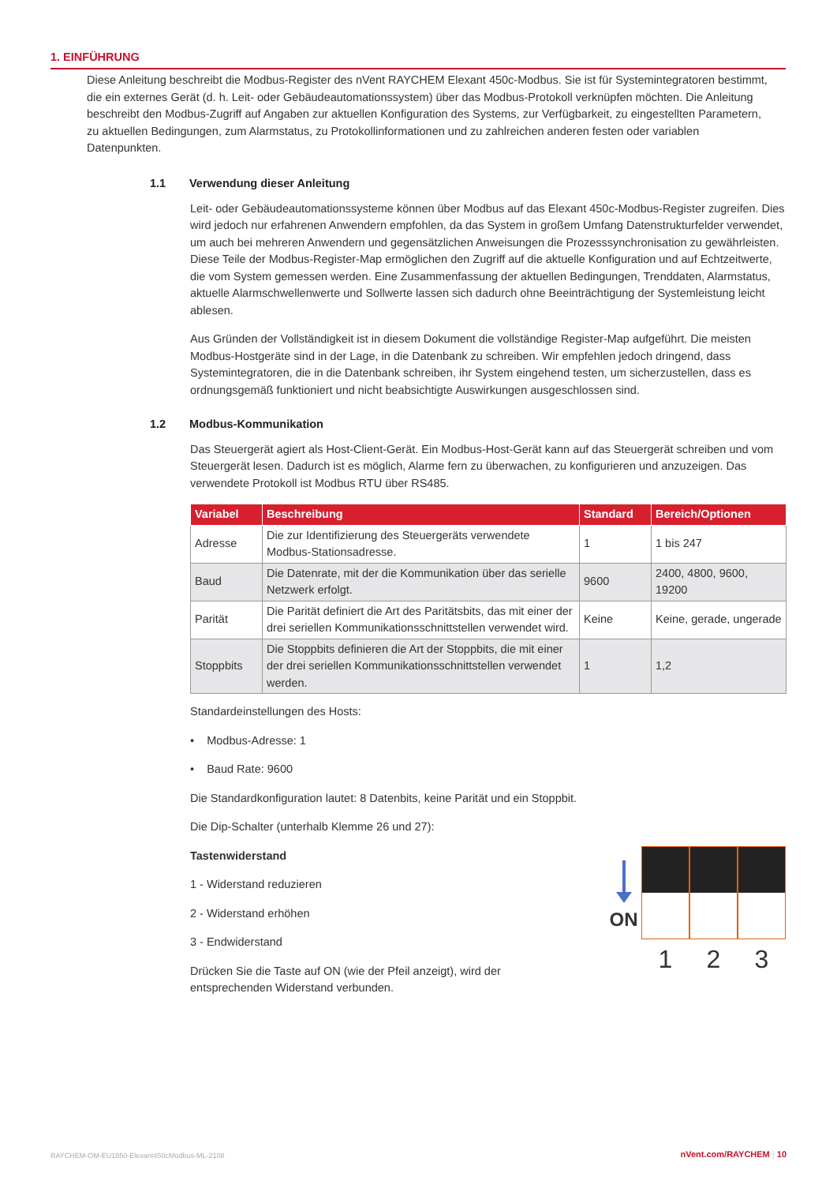1. EINFÜHRUNG
Diese Anleitung beschreibt die Modbus-Register des nVent RAYCHEM Elexant 450c-Modbus. Sie ist für Systemintegratoren bestimmt, die ein externes Gerät (d. h. Leit- oder Gebäudeautomationssystem) über das Modbus-Protokoll verknüpfen möchten. Die Anleitung beschreibt den Modbus-Zugriff auf Angaben zur aktuellen Konfiguration des Systems, zur Verfügbarkeit, zu eingestellten Parametern, zu aktuellen Bedingungen, zum Alarmstatus, zu Protokollinformationen und zu zahlreichen anderen festen oder variablen Datenpunkten.
1.1 Verwendung dieser Anleitung
Leit- oder Gebäudeautomationssysteme können über Modbus auf das Elexant 450c-Modbus-Register zugreifen. Dies wird jedoch nur erfahrenen Anwendern empfohlen, da das System in großem Umfang Datenstrukturfelder verwendet, um auch bei mehreren Anwendern und gegensätzlichen Anweisungen die Prozesssynchronisation zu gewährleisten. Diese Teile der Modbus-Register-Map ermöglichen den Zugriff auf die aktuelle Konfiguration und auf Echtzeitwerte, die vom System gemessen werden. Eine Zusammenfassung der aktuellen Bedingungen, Trenddaten, Alarmstatus, aktuelle Alarmschwellenwerte und Sollwerte lassen sich dadurch ohne Beeinträchtigung der Systemleistung leicht ablesen.
Aus Gründen der Vollständigkeit ist in diesem Dokument die vollständige Register-Map aufgeführt. Die meisten Modbus-Hostgeräte sind in der Lage, in die Datenbank zu schreiben. Wir empfehlen jedoch dringend, dass Systemintegratoren, die in die Datenbank schreiben, ihr System eingehend testen, um sicherzustellen, dass es ordnungsgemäß funktioniert und nicht beabsichtigte Auswirkungen ausgeschlossen sind.
1.2 Modbus-Kommunikation
Das Steuergerät agiert als Host-Client-Gerät. Ein Modbus-Host-Gerät kann auf das Steuergerät schreiben und vom Steuergerät lesen. Dadurch ist es möglich, Alarme fern zu überwachen, zu konfigurieren und anzuzeigen. Das verwendete Protokoll ist Modbus RTU über RS485.
| Variabel | Beschreibung | Standard | Bereich/Optionen |
| --- | --- | --- | --- |
| Adresse | Die zur Identifizierung des Steuergeräts verwendete Modbus-Stationsadresse. | 1 | 1 bis 247 |
| Baud | Die Datenrate, mit der die Kommunikation über das serielle Netzwerk erfolgt. | 9600 | 2400, 4800, 9600, 19200 |
| Parität | Die Parität definiert die Art des Paritätsbits, das mit einer der drei seriellen Kommunikationsschnittstellen verwendet wird. | Keine | Keine, gerade, ungerade |
| Stoppbits | Die Stoppbits definieren die Art der Stoppbits, die mit einer der drei seriellen Kommunikationsschnittstellen verwendet werden. | 1 | 1,2 |
Standardeinstellungen des Hosts:
• Modbus-Adresse: 1
• Baud Rate: 9600
Die Standardkonfiguration lautet: 8 Datenbits, keine Parität und ein Stoppbit.
Die Dip-Schalter (unterhalb Klemme 26 und 27):
Tastenwiderstand
1 - Widerstand reduzieren
2 - Widerstand erhöhen
3 - Endwiderstand
Drücken Sie die Taste auf ON (wie der Pfeil anzeigt), wird der entsprechenden Widerstand verbunden.
ON
1 2 3
RAYCHEM-OM-EU1850-Elexant450cModbus-ML-2108
nVent.com/RAYCHEM | 10